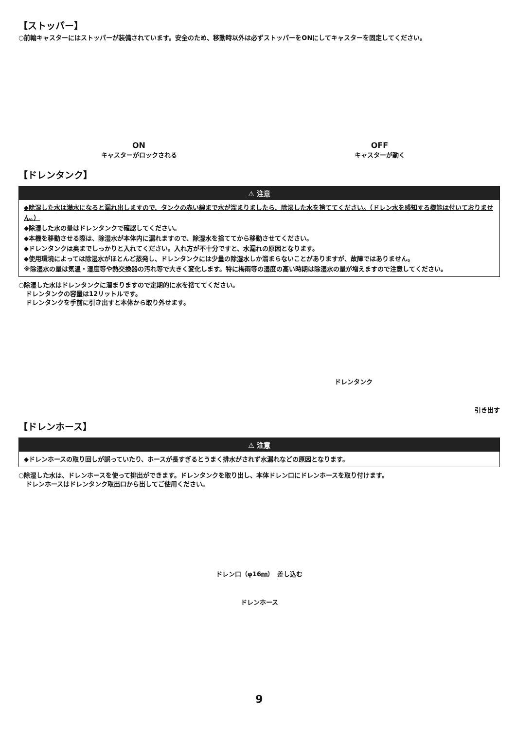【ストッパー】
○前輪キャスターにはストッパーが装備されています。安全のため、移動時以外は必ずストッパーをONにしてキャスターを固定してください。
ON
キャスターがロックされる
OFF
キャスターが動く
【ドレンタンク】
⚠ 注意
◆除湿した水は満水になると漏れ出しますので、タンクの赤い線まで水が溜まりましたら、除湿した水を捨ててください。（ドレン水を感知する機能は付いておりません。）
◆除湿した水の量はドレンタンクで確認してください。
◆本機を移動させる際は、除湿水が本体内に漏れますので、除湿水を捨ててから移動させてください。
◆ドレンタンクは奥までしっかりと入れてください。入れ方が不十分ですと、水漏れの原因となります。
◆使用環境によっては除湿水がほとんど蒸発し、ドレンタンクには少量の除湿水しか溜まらないことがありますが、故障ではありません。
※除湿水の量は気温・湿度等や熱交換器の汚れ等で大きく変化します。特に梅雨等の湿度の高い時期は除湿水の量が増えますので注意してください。
○除湿した水はドレンタンクに溜まりますので定期的に水を捨ててください。
ドレンタンクの容量は12リットルです。
ドレンタンクを手前に引き出すと本体から取り外せます。
ドレンタンク
引き出す
【ドレンホース】
⚠ 注意
◆ドレンホースの取り回しが誤っていたり、ホースが長すぎるとうまく排水がされず水漏れなどの原因となります。
○除湿した水は、ドレンホースを使って排出ができます。ドレンタンクを取り出し、本体ドレン口にドレンホースを取り付けます。
ドレンホースはドレンタンク取出口から出してご使用ください。
ドレン口（φ16㎜）　差し込む
ドレンホース
9